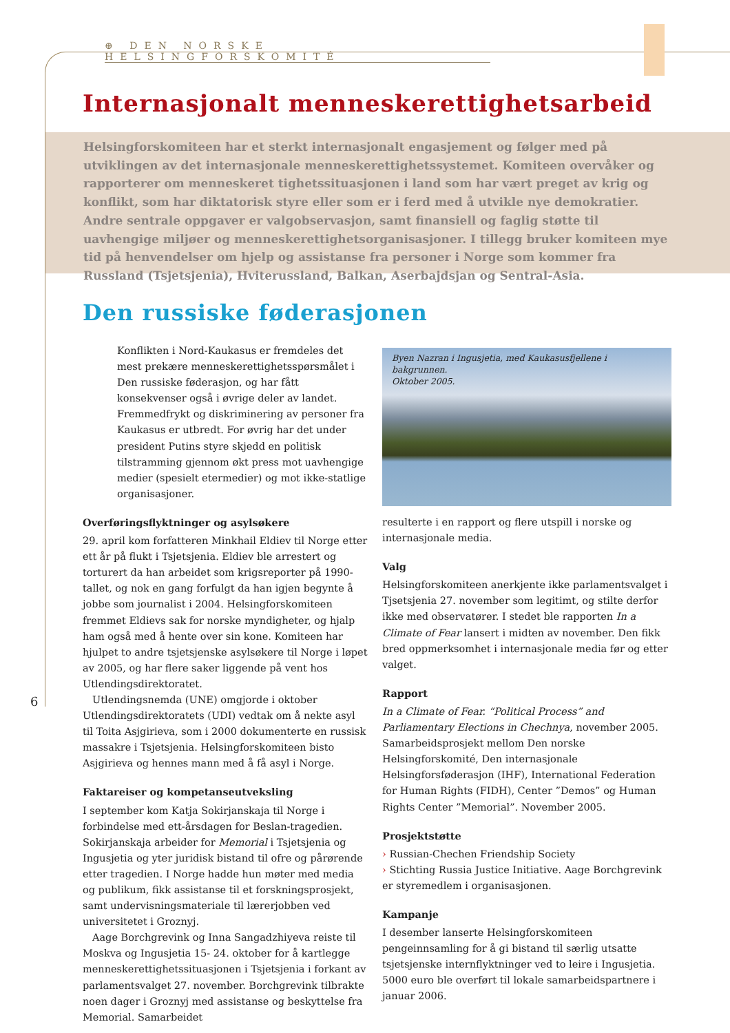⊕ DEN NORSKE HELSINGFORSKOMITÉ
Internasjonalt menneskerettighetsarbeid
Helsingforskomiteen har et sterkt internasjonalt engasjement og følger med på utviklingen av det internasjonale menneskerettighetssystemet. Komiteen overvåker og rapporterer om menneskeret tighetssituasjonen i land som har vært preget av krig og konflikt, som har diktatorisk styre eller som er i ferd med å utvikle nye demokratier. Andre sentrale oppgaver er valgobservasjon, samt finansiell og faglig støtte til uavhengige miljøer og menneskerettighetsorganisasjoner. I tillegg bruker komiteen mye tid på henvendelser om hjelp og assistanse fra personer i Norge som kommer fra Russland (Tsjetsjenia), Hviterussland, Balkan, Aserbajdsjan og Sentral-Asia.
Den russiske føderasjonen
Konflikten i Nord-Kaukasus er fremdeles det mest prekære menneskerettighetsspørsmålet i Den russiske føderasjon, og har fått konsekvenser også i øvrige deler av landet. Fremmedfrykt og diskriminering av personer fra Kaukasus er utbredt. For øvrig har det under president Putins styre skjedd en politisk tilstramming gjennom økt press mot uavhengige medier (spesielt etermedier) og mot ikke-statlige organisasjoner.
Overføringsflyktninger og asylsøkere
29. april kom forfatteren Minkhail Eldiev til Norge etter ett år på flukt i Tsjetsjenia. Eldiev ble arrestert og torturert da han arbeidet som krigsreporter på 1990-tallet, og nok en gang forfulgt da han igjen begynte å jobbe som journalist i 2004. Helsingforskomiteen fremmet Eldievs sak for norske myndigheter, og hjalp ham også med å hente over sin kone. Komiteen har hjulpet to andre tsjetsjenske asylsøkere til Norge i løpet av 2005, og har flere saker liggende på vent hos Utlendingsdirektoratet.
Utlendingsnemda (UNE) omgjorde i oktober Utlendingsdirektoratets (UDI) vedtak om å nekte asyl til Toita Asjgirieva, som i 2000 dokumenterte en russisk massakre i Tsjetsjenia. Helsingforskomiteen bisto Asjgirieva og hennes mann med å få asyl i Norge.
Faktareiser og kompetanseutveksling
I september kom Katja Sokirjanskaja til Norge i forbindelse med ett-årsdagen for Beslan-tragedien. Sokirjanskaja arbeider for Memorial i Tsjetsjenia og Ingusjetia og yter juridisk bistand til ofre og pårørende etter tragedien. I Norge hadde hun møter med media og publikum, fikk assistanse til et forskningsprosjekt, samt undervisningsmateriale til lærerjobben ved universitetet i Groznyj.
Aage Borchgrevink og Inna Sangadzhiyeva reiste til Moskva og Ingusjetia 15- 24. oktober for å kartlegge menneskerettighetssituasjonen i Tsjetsjenia i forkant av parlamentsvalget 27. november. Borchgrevink tilbrakte noen dager i Groznyj med assistanse og beskyttelse fra Memorial. Samarbeidet
Byen Nazran i Ingusjetia, med Kaukasusfjellene i bakgrunnen.
Oktober 2005.
resulterte i en rapport og flere utspill i norske og internasjonale media.
Valg
Helsingforskomiteen anerkjente ikke parlamentsvalget i Tjsetsjenia 27. november som legitimt, og stilte derfor ikke med observatører. I stedet ble rapporten In a Climate of Fear lansert i midten av november. Den fikk bred oppmerksomhet i internasjonale media før og etter valget.
Rapport
In a Climate of Fear. “Political Process” and Parliamentary Elections in Chechnya, november 2005. Samarbeidsprosjekt mellom Den norske Helsingforskomité, Den internasjonale Helsingforsføderasjon (IHF), International Federation for Human Rights (FIDH), Center ”Demos” og Human Rights Center ”Memorial”. November 2005.
Prosjektstøtte
› Russian-Chechen Friendship Society
› Stichting Russia Justice Initiative. Aage Borchgrevink er styremedlem i organisasjonen.
Kampanje
I desember lanserte Helsingforskomiteen pengeinnsamling for å gi bistand til særlig utsatte tsjetsjenske internflyktninger ved to leire i Ingusjetia. 5000 euro ble overført til lokale samarbeidspartnere i januar 2006.
6